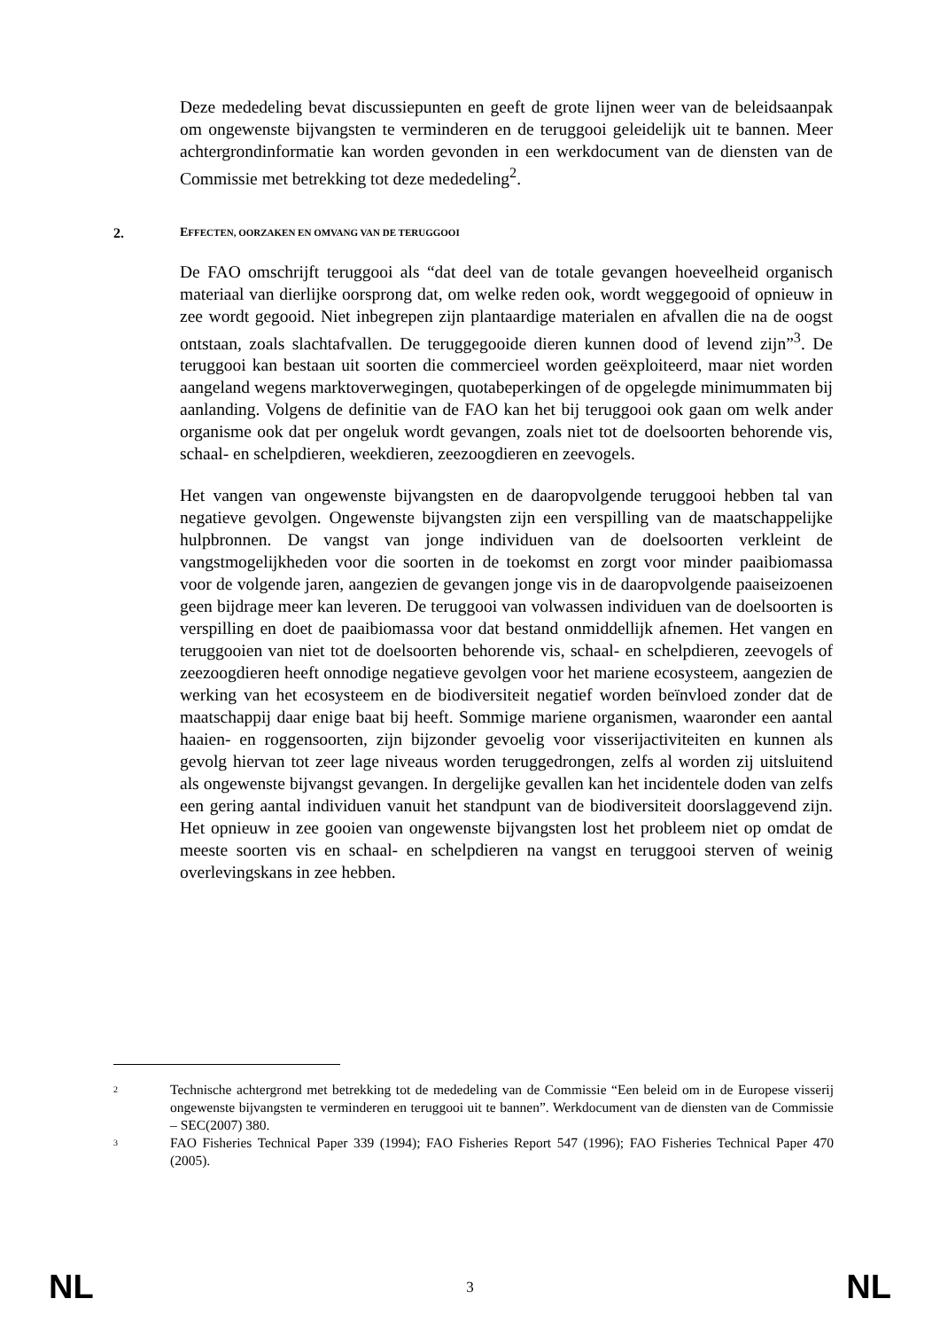Deze mededeling bevat discussiepunten en geeft de grote lijnen weer van de beleidsaanpak om ongewenste bijvangsten te verminderen en de teruggooi geleidelijk uit te bannen. Meer achtergrondinformatie kan worden gevonden in een werkdocument van de diensten van de Commissie met betrekking tot deze mededeling<sup>2</sup>.
2. EFFECTEN, OORZAKEN EN OMVANG VAN DE TERUGGOOI
De FAO omschrijft teruggooi als “dat deel van de totale gevangen hoeveelheid organisch materiaal van dierlijke oorsprong dat, om welke reden ook, wordt weggegooid of opnieuw in zee wordt gegooid. Niet inbegrepen zijn plantaardige materialen en afvallen die na de oogst ontstaan, zoals slachtafvallen. De teruggegooide dieren kunnen dood of levend zijn”<sup>3</sup>. De teruggooi kan bestaan uit soorten die commercieel worden geëxploiteerd, maar niet worden aangeland wegens marktoverwegingen, quotabeperkingen of de opgelegde minimummaten bij aanlanding. Volgens de definitie van de FAO kan het bij teruggooi ook gaan om welk ander organisme ook dat per ongeluk wordt gevangen, zoals niet tot de doelsoorten behorende vis, schaal- en schelpdieren, weekdieren, zeezoogdieren en zeevogels.
Het vangen van ongewenste bijvangsten en de daaropvolgende teruggooi hebben tal van negatieve gevolgen. Ongewenste bijvangsten zijn een verspilling van de maatschappelijke hulpbronnen. De vangst van jonge individuen van de doelsoorten verkleint de vangstmogelijkheden voor die soorten in de toekomst en zorgt voor minder paaibiomassa voor de volgende jaren, aangezien de gevangen jonge vis in de daaropvolgende paaiseizoenen geen bijdrage meer kan leveren. De teruggooi van volwassen individuen van de doelsoorten is verspilling en doet de paaibiomassa voor dat bestand onmiddellijk afnemen. Het vangen en teruggooien van niet tot de doelsoorten behorende vis, schaal- en schelpdieren, zeevogels of zeezoogdieren heeft onnodige negatieve gevolgen voor het mariene ecosysteem, aangezien de werking van het ecosysteem en de biodiversiteit negatief worden beïnvloed zonder dat de maatschappij daar enige baat bij heeft. Sommige mariene organismen, waaronder een aantal haaien- en roggensoorten, zijn bijzonder gevoelig voor visserijactiviteiten en kunnen als gevolg hiervan tot zeer lage niveaus worden teruggedrongen, zelfs al worden zij uitsluitend als ongewenste bijvangst gevangen. In dergelijke gevallen kan het incidentele doden van zelfs een gering aantal individuen vanuit het standpunt van de biodiversiteit doorslaggevend zijn. Het opnieuw in zee gooien van ongewenste bijvangsten lost het probleem niet op omdat de meeste soorten vis en schaal- en schelpdieren na vangst en teruggooi sterven of weinig overlevingskans in zee hebben.
2 Technische achtergrond met betrekking tot de mededeling van de Commissie “Een beleid om in de Europese visserij ongewenste bijvangsten te verminderen en teruggooi uit te bannen”. Werkdocument van de diensten van de Commissie – SEC(2007) 380.
3 FAO Fisheries Technical Paper 339 (1994); FAO Fisheries Report 547 (1996); FAO Fisheries Technical Paper 470 (2005).
NL 3 NL